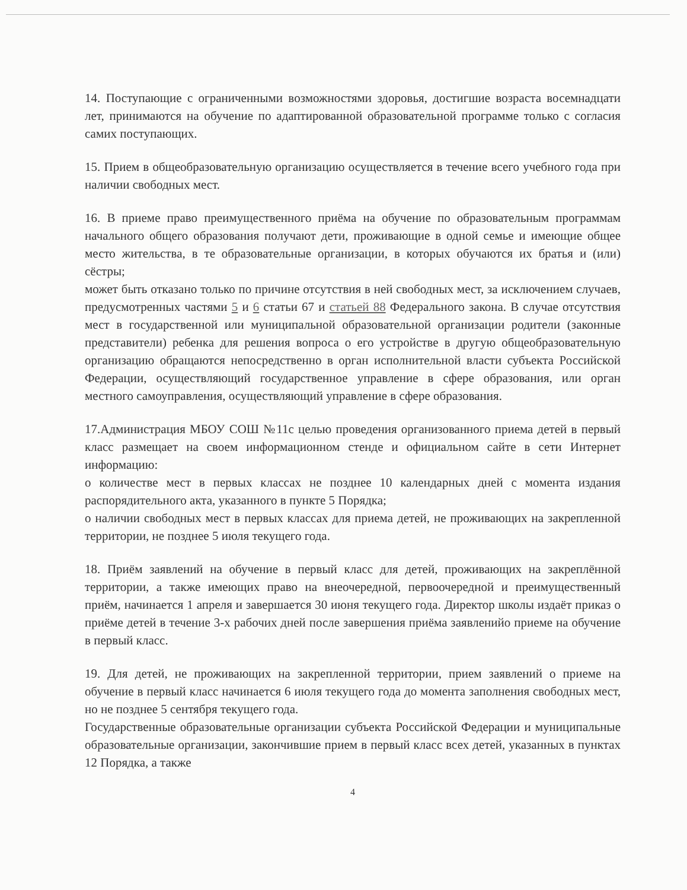14. Поступающие с ограниченными возможностями здоровья, достигшие возраста восемнадцати лет, принимаются на обучение по адаптированной образовательной программе только с согласия самих поступающих.
15. Прием в общеобразовательную организацию осуществляется в течение всего учебного года при наличии свободных мест.
16. В приеме право преимущественного приёма на обучение по образовательным программам начального общего образования получают дети, проживающие в одной семье и имеющие общее место жительства, в те образовательные организации, в которых обучаются их братья и (или) сёстры;
может быть отказано только по причине отсутствия в ней свободных мест, за исключением случаев, предусмотренных частями 5 и 6 статьи 67 и статьей 88 Федерального закона. В случае отсутствия мест в государственной или муниципальной образовательной организации родители (законные представители) ребенка для решения вопроса о его устройстве в другую общеобразовательную организацию обращаются непосредственно в орган исполнительной власти субъекта Российской Федерации, осуществляющий государственное управление в сфере образования, или орган местного самоуправления, осуществляющий управление в сфере образования.
17.Администрация МБОУ СОШ №11с целью проведения организованного приема детей в первый класс размещает на своем информационном стенде и официальном сайте в сети Интернет информацию:
о количестве мест в первых классах не позднее 10 календарных дней с момента издания распорядительного акта, указанного в пункте 5 Порядка;
о наличии свободных мест в первых классах для приема детей, не проживающих на закрепленной территории, не позднее 5 июля текущего года.
18. Приём заявлений на обучение в первый класс для детей, проживающих на закреплённой территории, а также имеющих право на внеочередной, первоочередной и преимущественный приём, начинается 1 апреля и завершается 30 июня текущего года. Директор школы издаёт приказ о приёме детей в течение 3-х рабочих дней после завершения приёма заявленийо приеме на обучение в первый класс.
19. Для детей, не проживающих на закрепленной территории, прием заявлений о приеме на обучение в первый класс начинается 6 июля текущего года до момента заполнения свободных мест, но не позднее 5 сентября текущего года.
Государственные образовательные организации субъекта Российской Федерации и муниципальные образовательные организации, закончившие прием в первый класс всех детей, указанных в пунктах 12 Порядка, а также
4